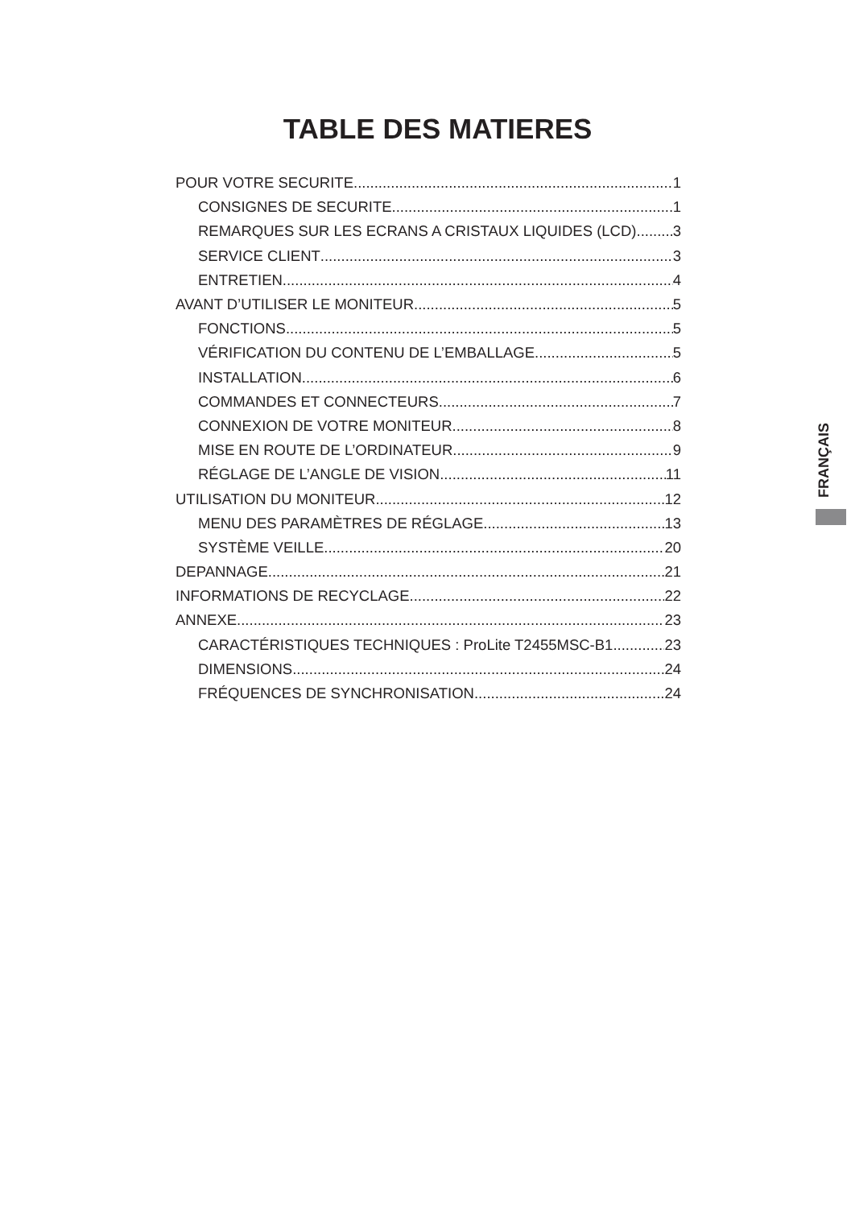TABLE DES MATIERES
POUR VOTRE SECURITE 1
CONSIGNES DE SECURITE 1
REMARQUES SUR LES ECRANS A CRISTAUX LIQUIDES (LCD) 3
SERVICE CLIENT 3
ENTRETIEN 4
AVANT D’UTILISER LE MONITEUR 5
FONCTIONS 5
VÉRIFICATION DU CONTENU DE L’EMBALLAGE 5
INSTALLATION 6
COMMANDES ET CONNECTEURS 7
CONNEXION DE VOTRE MONITEUR 8
MISE EN ROUTE DE L’ORDINATEUR 9
RÉGLAGE DE L’ANGLE DE VISION 11
UTILISATION DU MONITEUR 12
MENU DES PARAMÈTRES DE RÉGLAGE 13
SYSTÈME VEILLE 20
DEPANNAGE 21
INFORMATIONS DE RECYCLAGE 22
ANNEXE 23
CARACTÉRISTIQUES TECHNIQUES : ProLite T2455MSC-B1 23
DIMENSIONS 24
FRÉQUENCES DE SYNCHRONISATION 24
FRANÇAIS